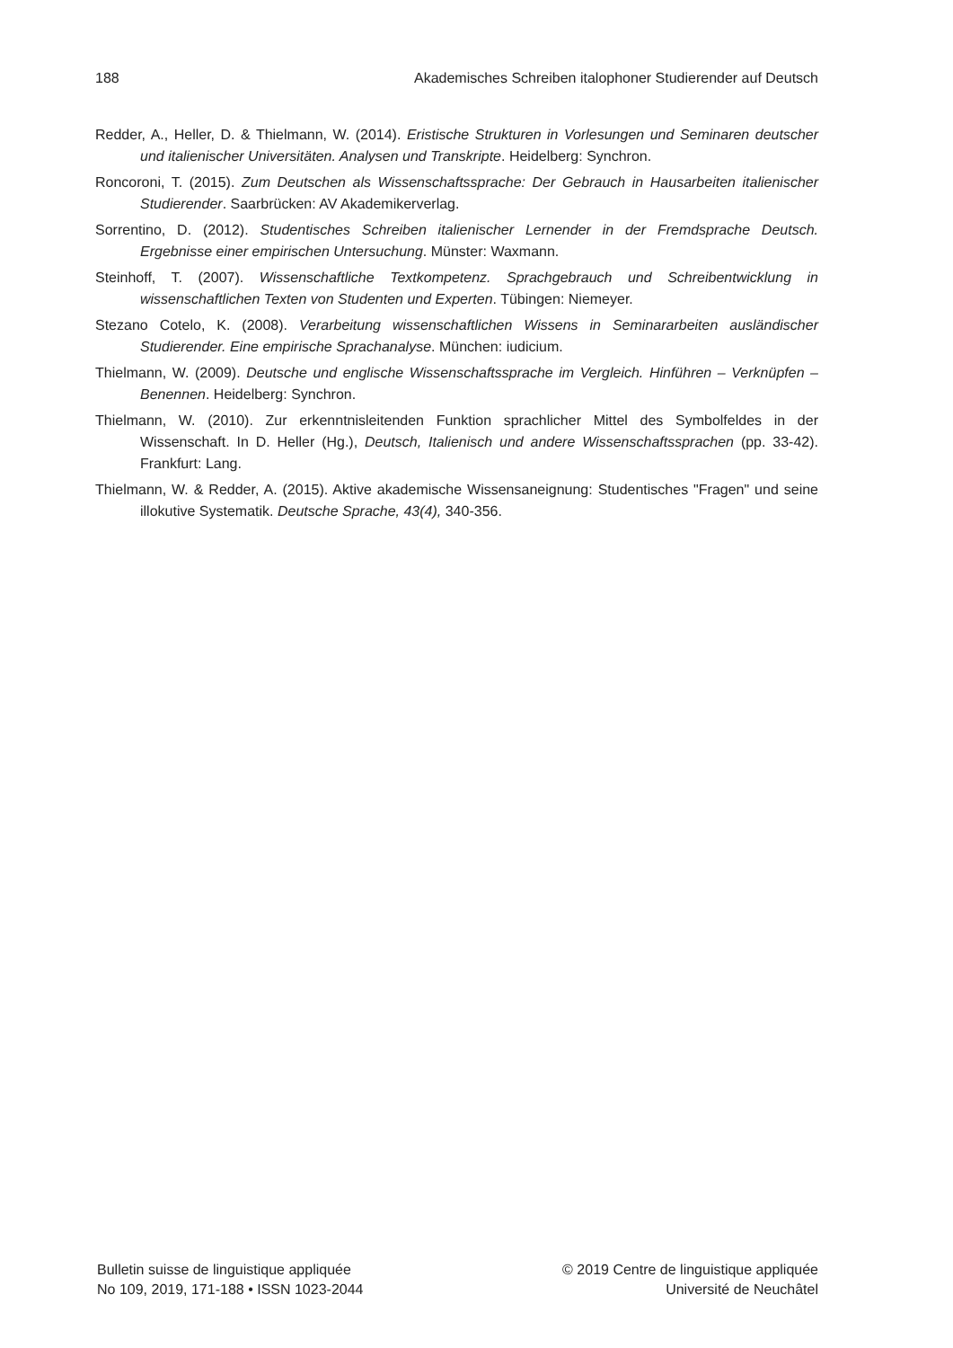188 Akademisches Schreiben italophoner Studierender auf Deutsch
Redder, A., Heller, D. & Thielmann, W. (2014). Eristische Strukturen in Vorlesungen und Seminaren deutscher und italienischer Universitäten. Analysen und Transkripte. Heidelberg: Synchron.
Roncoroni, T. (2015). Zum Deutschen als Wissenschaftssprache: Der Gebrauch in Hausarbeiten italienischer Studierender. Saarbrücken: AV Akademikerverlag.
Sorrentino, D. (2012). Studentisches Schreiben italienischer Lernender in der Fremdsprache Deutsch. Ergebnisse einer empirischen Untersuchung. Münster: Waxmann.
Steinhoff, T. (2007). Wissenschaftliche Textkompetenz. Sprachgebrauch und Schreibentwicklung in wissenschaftlichen Texten von Studenten und Experten. Tübingen: Niemeyer.
Stezano Cotelo, K. (2008). Verarbeitung wissenschaftlichen Wissens in Seminararbeiten ausländischer Studierender. Eine empirische Sprachanalyse. München: iudicium.
Thielmann, W. (2009). Deutsche und englische Wissenschaftssprache im Vergleich. Hinführen – Verknüpfen – Benennen. Heidelberg: Synchron.
Thielmann, W. (2010). Zur erkenntnisleitenden Funktion sprachlicher Mittel des Symbolfeldes in der Wissenschaft. In D. Heller (Hg.), Deutsch, Italienisch und andere Wissenschaftssprachen (pp. 33-42). Frankfurt: Lang.
Thielmann, W. & Redder, A. (2015). Aktive akademische Wissensaneignung: Studentisches "Fragen" und seine illokutive Systematik. Deutsche Sprache, 43(4), 340-356.
Bulletin suisse de linguistique appliquée
No 109, 2019, 171-188 • ISSN 1023-2044
© 2019 Centre de linguistique appliquée
Université de Neuchâtel